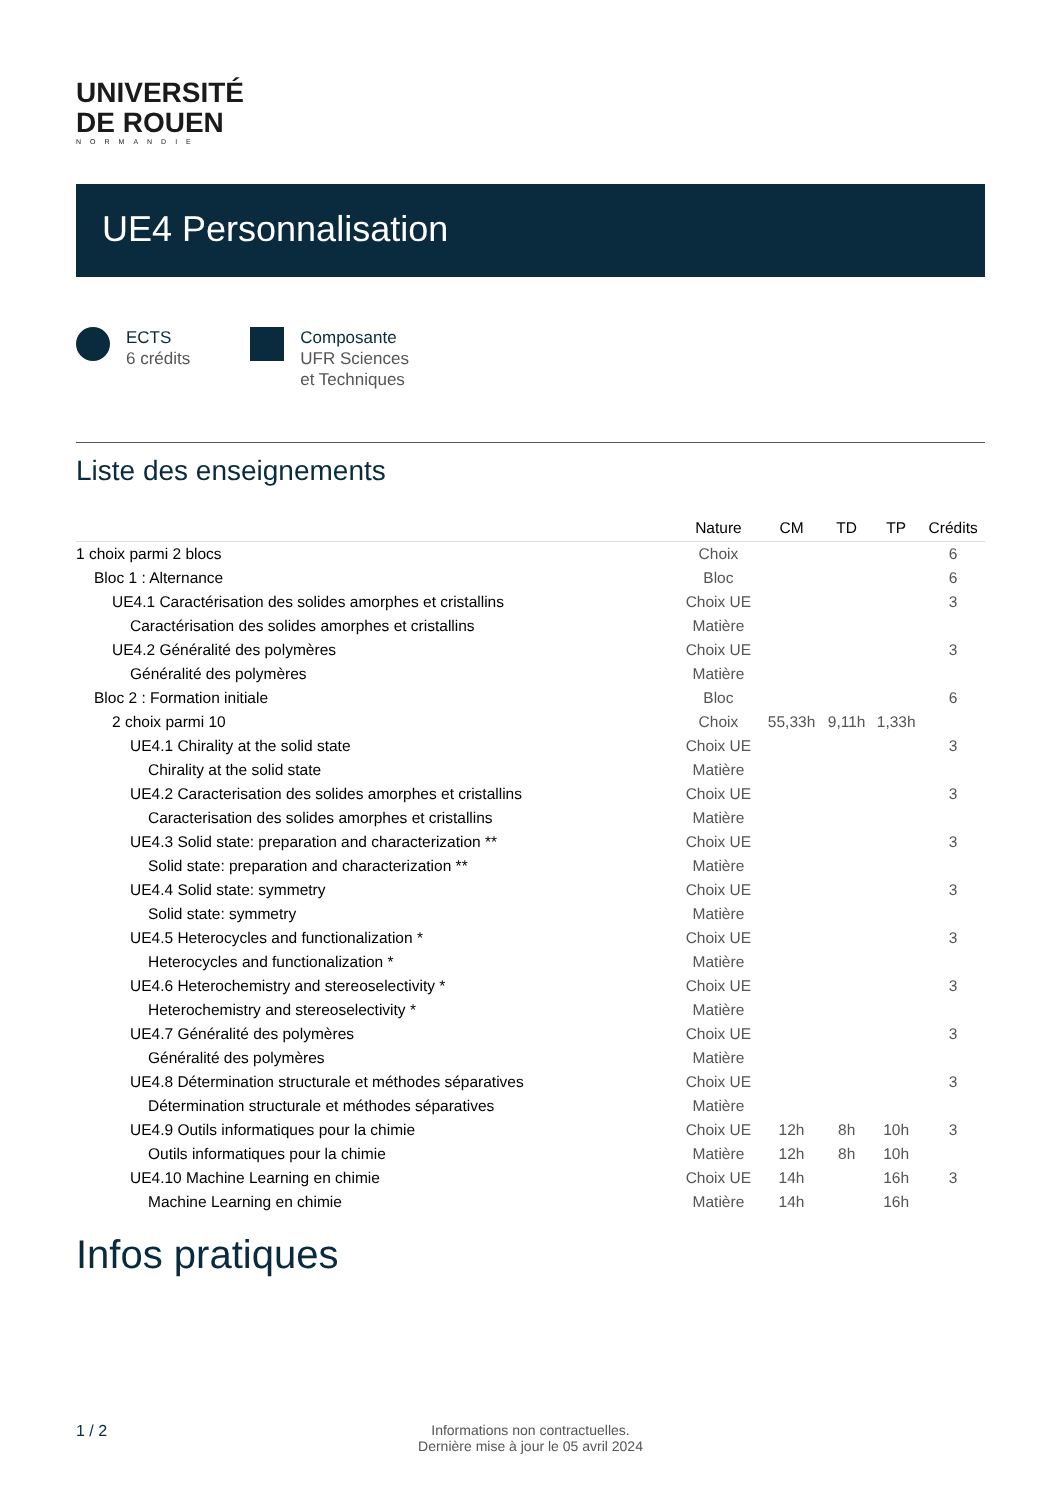UNIVERSITÉ
DE ROUEN
NORMANDIE
UE4 Personnalisation
ECTS
6 crédits
Composante
UFR Sciences
et Techniques
Liste des enseignements
| | Nature | CM | TD | TP | Crédits |
| --- | --- | --- | --- | --- | --- |
| 1 choix parmi 2 blocs | Choix | | | | 6 |
| Bloc 1 : Alternance | Bloc | | | | 6 |
| UE4.1 Caractérisation des solides amorphes et cristallins | Choix UE | | | | 3 |
| Caractérisation des solides amorphes et cristallins | Matière | | | | |
| UE4.2 Généralité des polymères | Choix UE | | | | 3 |
| Généralité des polymères | Matière | | | | |
| Bloc 2 : Formation initiale | Bloc | | | | 6 |
| 2 choix parmi 10 | Choix | 55,33h | 9,11h | 1,33h | |
| UE4.1 Chirality at the solid state | Choix UE | | | | 3 |
| Chirality at the solid state | Matière | | | | |
| UE4.2 Caracterisation des solides amorphes et cristallins | Choix UE | | | | 3 |
| Caracterisation des solides amorphes et cristallins | Matière | | | | |
| UE4.3 Solid state: preparation and characterization ** | Choix UE | | | | 3 |
| Solid state: preparation and characterization ** | Matière | | | | |
| UE4.4 Solid state: symmetry | Choix UE | | | | 3 |
| Solid state: symmetry | Matière | | | | |
| UE4.5 Heterocycles and functionalization * | Choix UE | | | | 3 |
| Heterocycles and functionalization * | Matière | | | | |
| UE4.6 Heterochemistry and stereoselectivity * | Choix UE | | | | 3 |
| Heterochemistry and stereoselectivity * | Matière | | | | |
| UE4.7 Généralité des polymères | Choix UE | | | | 3 |
| Généralité des polymères | Matière | | | | |
| UE4.8 Détermination structurale et méthodes séparatives | Choix UE | | | | 3 |
| Détermination structurale et méthodes séparatives | Matière | | | | |
| UE4.9 Outils informatiques pour la chimie | Choix UE | 12h | 8h | 10h | 3 |
| Outils informatiques pour la chimie | Matière | 12h | 8h | 10h | |
| UE4.10 Machine Learning en chimie | Choix UE | 14h | | 16h | 3 |
| Machine Learning en chimie | Matière | 14h | | 16h | |
Infos pratiques
1 / 2
Informations non contractuelles.
Dernière mise à jour le 05 avril 2024